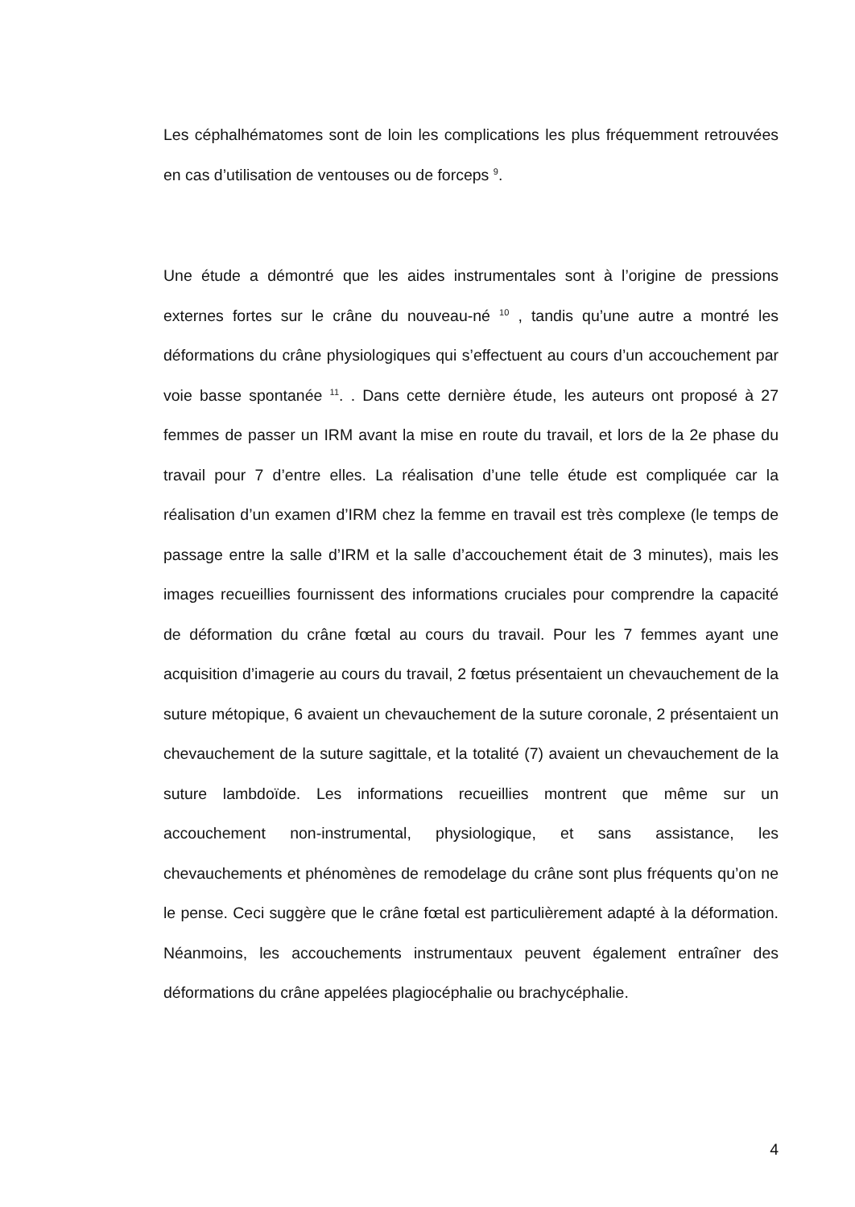Les céphalhématomes sont de loin les complications les plus fréquemment retrouvées en cas d’utilisation de ventouses ou de forceps <sup>9</sup>.
Une étude a démontré que les aides instrumentales sont à l’origine de pressions externes fortes sur le crâne du nouveau-né <sup>10</sup> , tandis qu’une autre a montré les déformations du crâne physiologiques qui s’effectuent au cours d’un accouchement par voie basse spontanée <sup>11</sup>. . Dans cette dernière étude, les auteurs ont proposé à 27 femmes de passer un IRM avant la mise en route du travail, et lors de la 2e phase du travail pour 7 d’entre elles. La réalisation d’une telle étude est compliquée car la réalisation d’un examen d’IRM chez la femme en travail est très complexe (le temps de passage entre la salle d’IRM et la salle d’accouchement était de 3 minutes), mais les images recueillies fournissent des informations cruciales pour comprendre la capacité de déformation du crâne fœtal au cours du travail. Pour les 7 femmes ayant une acquisition d’imagerie au cours du travail, 2 fœtus présentaient un chevauchement de la suture métopique, 6 avaient un chevauchement de la suture coronale, 2 présentaient un chevauchement de la suture sagittale, et la totalité (7) avaient un chevauchement de la suture lambdoïde. Les informations recueillies montrent que même sur un accouchement non-instrumental, physiologique, et sans assistance, les chevauchements et phénomènes de remodelage du crâne sont plus fréquents qu’on ne le pense. Ceci suggère que le crâne fœtal est particulièrement adapté à la déformation. Néanmoins, les accouchements instrumentaux peuvent également entraîner des déformations du crâne appelées plagiocéphalie ou brachycéphalie.
4